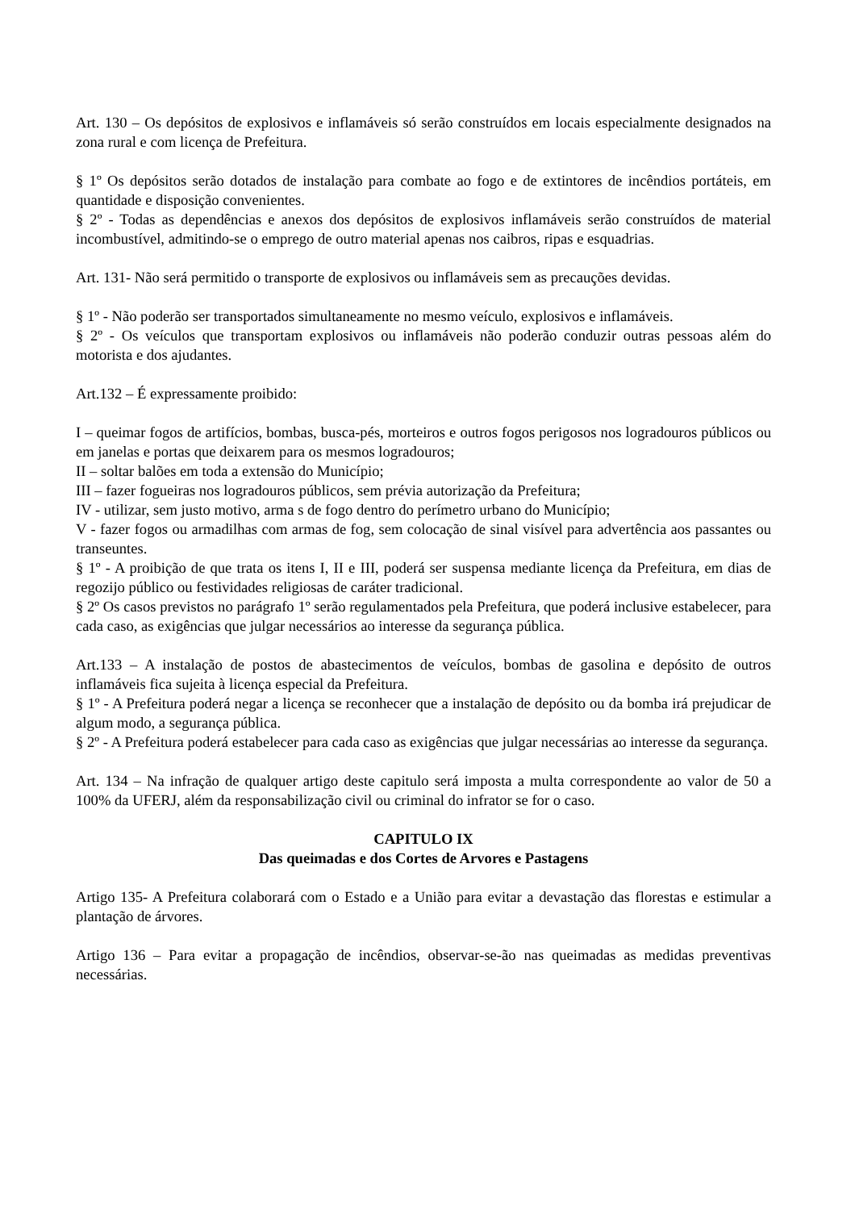Art. 130 – Os depósitos de explosivos e inflamáveis só serão construídos em locais especialmente designados na zona rural e com licença de Prefeitura.
§ 1º Os depósitos serão dotados de instalação para combate ao fogo e de extintores de incêndios portáteis, em quantidade e disposição convenientes.
§ 2º - Todas as dependências e anexos dos depósitos de explosivos inflamáveis serão construídos de material incombustível, admitindo-se o emprego de outro material apenas nos caibros, ripas e esquadrias.
Art. 131- Não será permitido o transporte de explosivos ou inflamáveis sem as precauções devidas.
§ 1º - Não poderão ser transportados simultaneamente no mesmo veículo, explosivos e inflamáveis.
§ 2º - Os veículos que transportam explosivos ou inflamáveis não poderão conduzir outras pessoas além do motorista e dos ajudantes.
Art.132 – É expressamente proibido:
I – queimar fogos de artifícios, bombas, busca-pés, morteiros e outros fogos perigosos nos logradouros públicos ou em janelas e portas que deixarem para os mesmos logradouros;
II – soltar balões em toda a extensão do Município;
III – fazer fogueiras nos logradouros públicos, sem prévia autorização da Prefeitura;
IV - utilizar, sem justo motivo, arma s de fogo dentro do perímetro urbano do Município;
V - fazer fogos ou armadilhas com armas de fog, sem colocação de sinal visível para advertência aos passantes ou transeuntes.
§ 1º - A proibição de que trata os itens I, II e III, poderá ser suspensa mediante licença da Prefeitura, em dias de regozijo público ou festividades religiosas de caráter tradicional.
§ 2º Os casos previstos no parágrafo 1º serão regulamentados pela Prefeitura, que poderá inclusive estabelecer, para cada caso, as exigências que julgar necessários ao interesse da segurança pública.
Art.133 – A instalação de postos de abastecimentos de veículos, bombas de gasolina e depósito de outros inflamáveis fica sujeita à licença especial da Prefeitura.
§ 1º - A Prefeitura poderá negar a licença se reconhecer que a instalação de depósito ou da bomba irá prejudicar de algum modo, a segurança pública.
§ 2º - A Prefeitura poderá estabelecer para cada caso as exigências que julgar necessárias ao interesse da segurança.
Art. 134 – Na infração de qualquer artigo deste capitulo será imposta a multa correspondente ao valor de 50 a 100% da UFERJ, além da responsabilização civil ou criminal do infrator se for o caso.
CAPITULO IX
Das queimadas e dos Cortes de Arvores e Pastagens
Artigo 135- A Prefeitura colaborará com o Estado e a União para evitar a devastação das florestas e estimular a plantação de árvores.
Artigo 136 – Para evitar a propagação de incêndios, observar-se-ão nas queimadas as medidas preventivas necessárias.